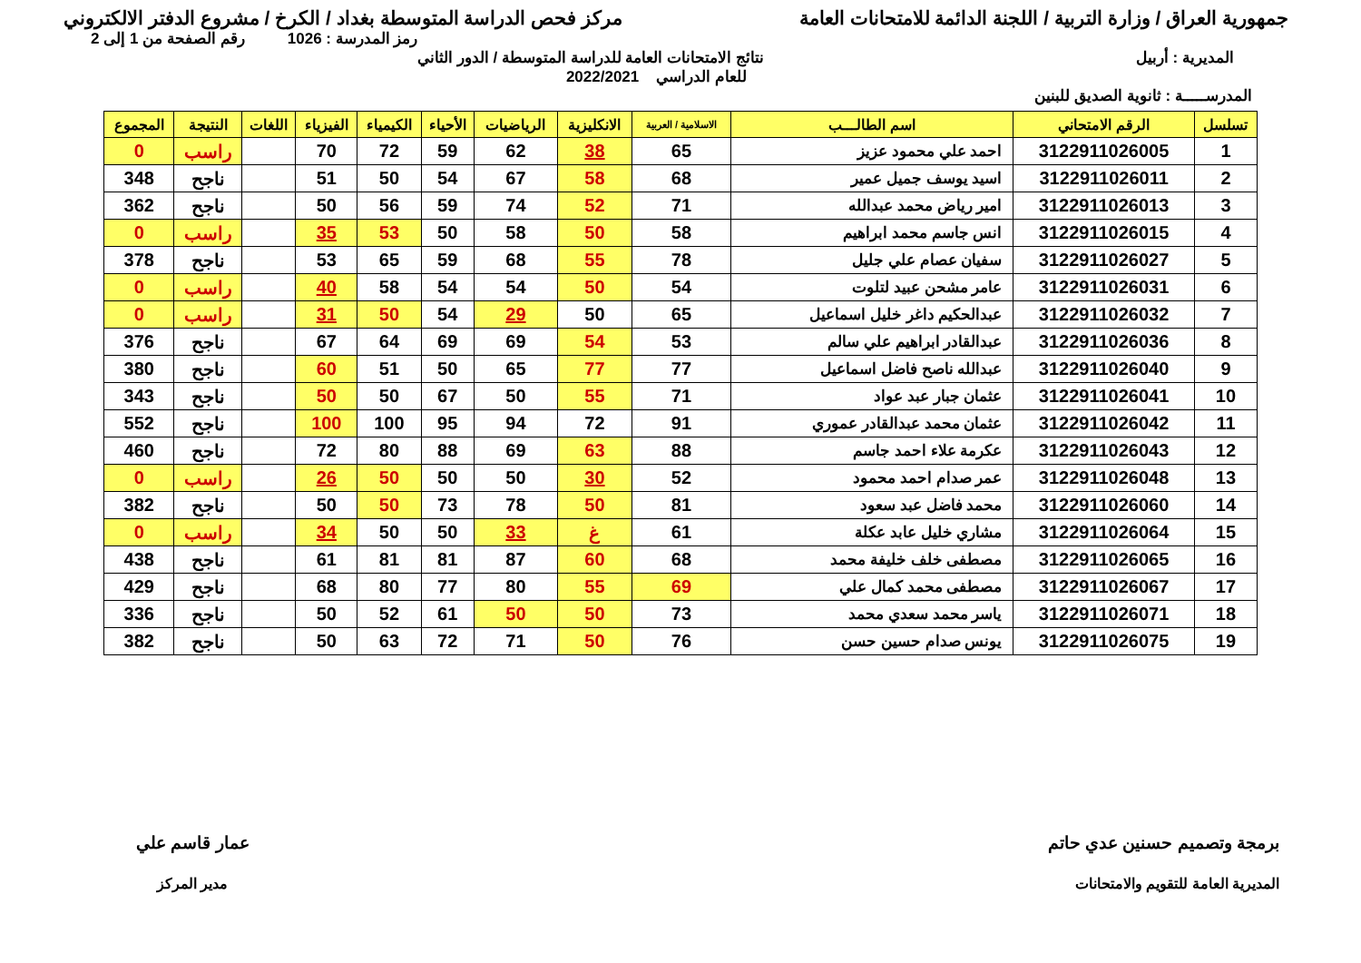جمهورية العراق / وزارة التربية / اللجنة الدائمة للامتحانات العامة مركز فحص الدراسة المتوسطة بغداد / الكرخ / مشروع الدفتر الالكتروني
رمز المدرسة : 1026 رقم الصفحة من 1 إلى 2
المديرية : أربيل نتائج الامتحانات العامة للدراسة المتوسطة / الدور الثاني
للعام الدراسي 2022/2021
المدرســـــة : ثانوية الصديق للبنين
| تسلسل | الرقم الامتحاني | اسم الطالـــب | الاسلامية / العربية | الانكليزية | الرياضيات | الأحياء | الكيمياء | الفيزياء | اللغات | النتيجة | المجموع |
| --- | --- | --- | --- | --- | --- | --- | --- | --- | --- | --- | --- |
| 1 | 3122911026005 | احمد علي محمود عزيز | 65 | 38 | 62 | 59 | 72 | 70 | | راسب | 0 |
| 2 | 3122911026011 | اسيد يوسف جميل عمير | 68 | 58 | 67 | 54 | 50 | 51 | | ناجح | 348 |
| 3 | 3122911026013 | امير رياض محمد عبدالله | 71 | 52 | 74 | 59 | 56 | 50 | | ناجح | 362 |
| 4 | 3122911026015 | انس جاسم محمد ابراهيم | 58 | 50 | 58 | 50 | 53 | 35 | | راسب | 0 |
| 5 | 3122911026027 | سفيان عصام علي جليل | 78 | 55 | 68 | 59 | 65 | 53 | | ناجح | 378 |
| 6 | 3122911026031 | عامر مشحن عبيد لتلوت | 54 | 50 | 54 | 54 | 58 | 40 | | راسب | 0 |
| 7 | 3122911026032 | عبدالحكيم داغر خليل اسماعيل | 65 | 50 | 29 | 54 | 50 | 31 | | راسب | 0 |
| 8 | 3122911026036 | عبدالقادر ابراهيم علي سالم | 53 | 54 | 69 | 69 | 64 | 67 | | ناجح | 376 |
| 9 | 3122911026040 | عبدالله ناصح فاضل اسماعيل | 77 | 77 | 65 | 50 | 51 | 60 | | ناجح | 380 |
| 10 | 3122911026041 | عثمان جبار عبد عواد | 71 | 55 | 50 | 67 | 50 | 50 | | ناجح | 343 |
| 11 | 3122911026042 | عثمان محمد عبدالقادر عموري | 91 | 72 | 94 | 95 | 100 | 100 | | ناجح | 552 |
| 12 | 3122911026043 | عكرمة علاء احمد جاسم | 88 | 63 | 69 | 88 | 80 | 72 | | ناجح | 460 |
| 13 | 3122911026048 | عمر صدام احمد محمود | 52 | 30 | 50 | 50 | 50 | 26 | | راسب | 0 |
| 14 | 3122911026060 | محمد فاضل عبد سعود | 81 | 50 | 78 | 73 | 50 | 50 | | ناجح | 382 |
| 15 | 3122911026064 | مشاري خليل عابد عكلة | 61 | غ | 33 | 50 | 50 | 34 | | راسب | 0 |
| 16 | 3122911026065 | مصطفى خلف خليفة محمد | 68 | 60 | 87 | 81 | 81 | 61 | | ناجح | 438 |
| 17 | 3122911026067 | مصطفى محمد كمال علي | 69 | 55 | 80 | 77 | 80 | 68 | | ناجح | 429 |
| 18 | 3122911026071 | ياسر محمد سعدي محمد | 73 | 50 | 50 | 61 | 52 | 50 | | ناجح | 336 |
| 19 | 3122911026075 | يونس صدام حسين حسن | 76 | 50 | 71 | 72 | 63 | 50 | | ناجح | 382 |
برمجة وتصميم حسنين عدي حاتم
المديرية العامة للتقويم والامتحانات
عمار قاسم علي
مدير المركز